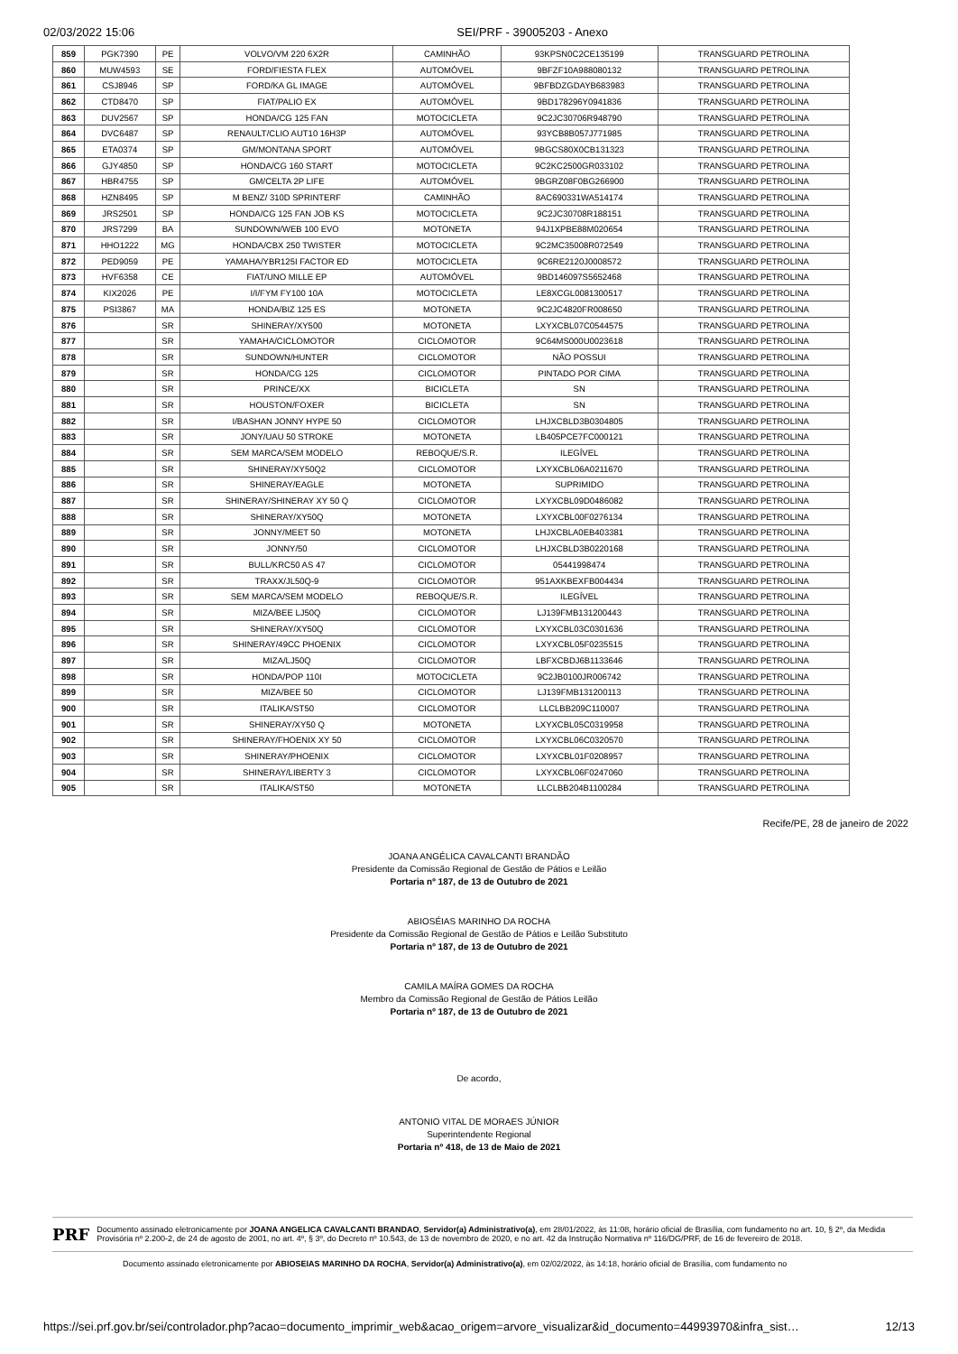02/03/2022 15:06 SEI/PRF - 39005203 - Anexo
| 859 | PGK7390 | PE | VOLVO/VM 220 6X2R | CAMINHÃO | 93KPSN0C2CE135199 | TRANSGUARD PETROLINA |
| 860 | MUW4593 | SE | FORD/FIESTA FLEX | AUTOMÓVEL | 9BFZF10A988080132 | TRANSGUARD PETROLINA |
| 861 | CSJ8946 | SP | FORD/KA GL IMAGE | AUTOMÓVEL | 9BFBDZGDAYB683983 | TRANSGUARD PETROLINA |
| 862 | CTD8470 | SP | FIAT/PALIO EX | AUTOMÓVEL | 9BD178296Y0941836 | TRANSGUARD PETROLINA |
| 863 | DUV2567 | SP | HONDA/CG 125 FAN | MOTOCICLETA | 9C2JC30706R948790 | TRANSGUARD PETROLINA |
| 864 | DVC6487 | SP | RENAULT/CLIO AUT10 16H3P | AUTOMÓVEL | 93YCB8B057J771985 | TRANSGUARD PETROLINA |
| 865 | ETA0374 | SP | GM/MONTANA SPORT | AUTOMÓVEL | 9BGCS80X0CB131323 | TRANSGUARD PETROLINA |
| 866 | GJY4850 | SP | HONDA/CG 160 START | MOTOCICLETA | 9C2KC2500GR033102 | TRANSGUARD PETROLINA |
| 867 | HBR4755 | SP | GM/CELTA 2P LIFE | AUTOMÓVEL | 9BGRZ08F0BG266900 | TRANSGUARD PETROLINA |
| 868 | HZN8495 | SP | M BENZ/ 310D SPRINTERF | CAMINHÃO | 8AC690331WA514174 | TRANSGUARD PETROLINA |
| 869 | JRS2501 | SP | HONDA/CG 125 FAN JOB KS | MOTOCICLETA | 9C2JC30708R188151 | TRANSGUARD PETROLINA |
| 870 | JRS7299 | BA | SUNDOWN/WEB 100 EVO | MOTONETA | 94J1XPBE88M020654 | TRANSGUARD PETROLINA |
| 871 | HHO1222 | MG | HONDA/CBX 250 TWISTER | MOTOCICLETA | 9C2MC35008R072549 | TRANSGUARD PETROLINA |
| 872 | PED9059 | PE | YAMAHA/YBR125I FACTOR ED | MOTOCICLETA | 9C6RE2120J0008572 | TRANSGUARD PETROLINA |
| 873 | HVF6358 | CE | FIAT/UNO MILLE EP | AUTOMÓVEL | 9BD146097S5652468 | TRANSGUARD PETROLINA |
| 874 | KIX2026 | PE | I/I/FYM FY100 10A | MOTOCICLETA | LE8XCGL0081300517 | TRANSGUARD PETROLINA |
| 875 | PSI3867 | MA | HONDA/BIZ 125 ES | MOTONETA | 9C2JC4820FR008650 | TRANSGUARD PETROLINA |
| 876 | | SR | SHINERAY/XY500 | MOTONETA | LXYXCBL07C0544575 | TRANSGUARD PETROLINA |
| 877 | | SR | YAMAHA/CICLOMOTOR | CICLOMOTOR | 9C64MS000U0023618 | TRANSGUARD PETROLINA |
| 878 | | SR | SUNDOWN/HUNTER | CICLOMOTOR | NÃO POSSUI | TRANSGUARD PETROLINA |
| 879 | | SR | HONDA/CG 125 | CICLOMOTOR | PINTADO POR CIMA | TRANSGUARD PETROLINA |
| 880 | | SR | PRINCE/XX | BICICLETA | SN | TRANSGUARD PETROLINA |
| 881 | | SR | HOUSTON/FOXER | BICICLETA | SN | TRANSGUARD PETROLINA |
| 882 | | SR | I/BASHAN JONNY HYPE 50 | CICLOMOTOR | LHJXCBLD3B0304805 | TRANSGUARD PETROLINA |
| 883 | | SR | JONY/UAU 50 STROKE | MOTONETA | LB405PCE7FC000121 | TRANSGUARD PETROLINA |
| 884 | | SR | SEM MARCA/SEM MODELO | REBOQUE/S.R. | ILEGÍVEL | TRANSGUARD PETROLINA |
| 885 | | SR | SHINERAY/XY50Q2 | CICLOMOTOR | LXYXCBL06A0211670 | TRANSGUARD PETROLINA |
| 886 | | SR | SHINERAY/EAGLE | MOTONETA | SUPRIMIDO | TRANSGUARD PETROLINA |
| 887 | | SR | SHINERAY/SHINERAY XY 50 Q | CICLOMOTOR | LXYXCBL09D0486082 | TRANSGUARD PETROLINA |
| 888 | | SR | SHINERAY/XY50Q | MOTONETA | LXYXCBL00F0276134 | TRANSGUARD PETROLINA |
| 889 | | SR | JONNY/MEET 50 | MOTONETA | LHJXCBLA0EB403381 | TRANSGUARD PETROLINA |
| 890 | | SR | JONNY/50 | CICLOMOTOR | LHJXCBLD3B0220168 | TRANSGUARD PETROLINA |
| 891 | | SR | BULL/KRC50 AS 47 | CICLOMOTOR | 05441998474 | TRANSGUARD PETROLINA |
| 892 | | SR | TRAXX/JL50Q-9 | CICLOMOTOR | 951AXKBEXFB004434 | TRANSGUARD PETROLINA |
| 893 | | SR | SEM MARCA/SEM MODELO | REBOQUE/S.R. | ILEGÍVEL | TRANSGUARD PETROLINA |
| 894 | | SR | MIZA/BEE LJ50Q | CICLOMOTOR | LJ139FMB131200443 | TRANSGUARD PETROLINA |
| 895 | | SR | SHINERAY/XY50Q | CICLOMOTOR | LXYXCBL03C0301636 | TRANSGUARD PETROLINA |
| 896 | | SR | SHINERAY/49CC PHOENIX | CICLOMOTOR | LXYXCBL05F0235515 | TRANSGUARD PETROLINA |
| 897 | | SR | MIZA/LJ50Q | CICLOMOTOR | LBFXCBDJ6B1133646 | TRANSGUARD PETROLINA |
| 898 | | SR | HONDA/POP 110I | MOTOCICLETA | 9C2JB0100JR006742 | TRANSGUARD PETROLINA |
| 899 | | SR | MIZA/BEE 50 | CICLOMOTOR | LJ139FMB131200113 | TRANSGUARD PETROLINA |
| 900 | | SR | ITALIKA/ST50 | CICLOMOTOR | LLCLBB209C110007 | TRANSGUARD PETROLINA |
| 901 | | SR | SHINERAY/XY50 Q | MOTONETA | LXYXCBL05C0319958 | TRANSGUARD PETROLINA |
| 902 | | SR | SHINERAY/FHOENIX XY 50 | CICLOMOTOR | LXYXCBL06C0320570 | TRANSGUARD PETROLINA |
| 903 | | SR | SHINERAY/PHOENIX | CICLOMOTOR | LXYXCBL01F0208957 | TRANSGUARD PETROLINA |
| 904 | | SR | SHINERAY/LIBERTY 3 | CICLOMOTOR | LXYXCBL06F0247060 | TRANSGUARD PETROLINA |
| 905 | | SR | ITALIKA/ST50 | MOTONETA | LLCLBB204B1100284 | TRANSGUARD PETROLINA |
Recife/PE, 28 de janeiro de 2022
JOANA ANGÉLICA CAVALCANTI BRANDÃO
Presidente da Comissão Regional de Gestão de Pátios e Leilão
Portaria nº 187, de 13 de Outubro de 2021
ABIOSÉIAS MARINHO DA ROCHA
Presidente da Comissão Regional de Gestão de Pátios e Leilão Substituto
Portaria nº 187, de 13 de Outubro de 2021
CAMILA MAÍRA GOMES DA ROCHA
Membro da Comissão Regional de Gestão de Pátios Leilão
Portaria nº 187, de 13 de Outubro de 2021
De acordo,
ANTONIO VITAL DE MORAES JÚNIOR
Superintendente Regional
Portaria nº 418, de 13 de Maio de 2021
PRF
Documento assinado eletronicamente por JOANA ANGELICA CAVALCANTI BRANDAO, Servidor(a) Administrativo(a), em 28/01/2022, às 11:08, horário oficial de Brasília, com fundamento no art. 10, § 2º, da Medida Provisória nº 2.200-2, de 24 de agosto de 2001, no art. 4º, § 3º, do Decreto nº 10.543, de 13 de novembro de 2020, e no art. 42 da Instrução Normativa nº 116/DG/PRF, de 16 de fevereiro de 2018.
Documento assinado eletronicamente por ABIOSEIAS MARINHO DA ROCHA, Servidor(a) Administrativo(a), em 02/02/2022, às 14:18, horário oficial de Brasília, com fundamento no
https://sei.prf.gov.br/sei/controlador.php?acao=documento_imprimir_web&acao_origem=arvore_visualizar&id_documento=44993970&infra_sist… 12/13